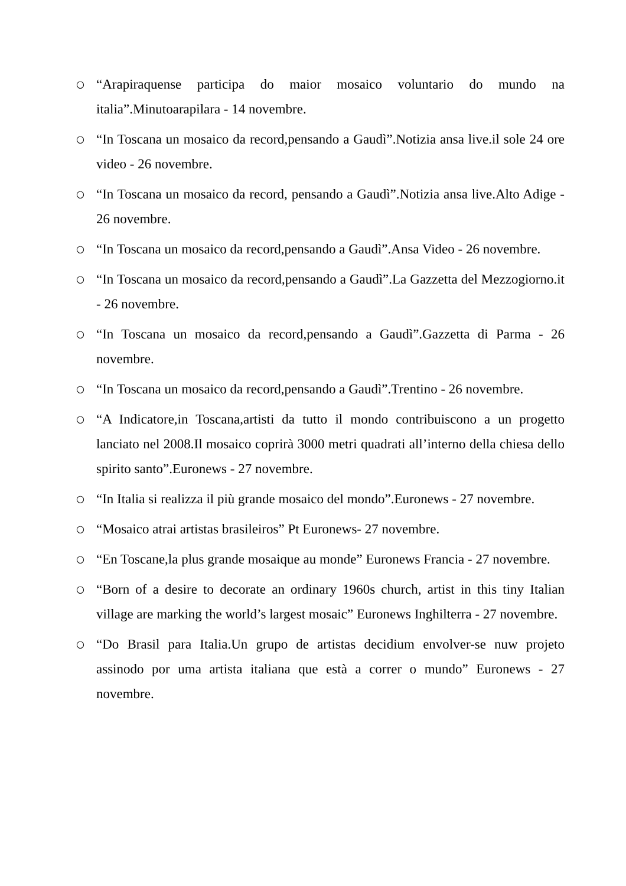○ “Arapiraquense participa do maior mosaico voluntario do mundo na italia”.Minutoarapilara - 14 novembre.
○ “In Toscana un mosaico da record,pensando a Gaudì”.Notizia ansa live.il sole 24 ore video - 26 novembre.
○ “In Toscana un mosaico da record, pensando a Gaudì”.Notizia ansa live.Alto Adige - 26 novembre.
○ “In Toscana un mosaico da record,pensando a Gaudì”.Ansa Video - 26 novembre.
○ “In Toscana un mosaico da record,pensando a Gaudì”.La Gazzetta del Mezzogiorno.it - 26 novembre.
○ “In Toscana un mosaico da record,pensando a Gaudì”.Gazzetta di Parma - 26 novembre.
○ “In Toscana un mosaico da record,pensando a Gaudì”.Trentino - 26 novembre.
○ “A Indicatore,in Toscana,artisti da tutto il mondo contribuiscono a un progetto lanciato nel 2008.Il mosaico coprirà 3000 metri quadrati all’interno della chiesa dello spirito santo”.Euronews - 27 novembre.
○ “In Italia si realizza il più grande mosaico del mondo”.Euronews - 27 novembre.
○ “Mosaico atrai artistas brasileiros” Pt Euronews- 27 novembre.
○ “En Toscane,la plus grande mosaique au monde” Euronews Francia - 27 novembre.
○ “Born of a desire to decorate an ordinary 1960s church, artist in this tiny Italian village are marking the world’s largest mosaic” Euronews Inghilterra - 27 novembre.
○ “Do Brasil para Italia.Un grupo de artistas decidium envolver-se nuw projeto assinodo por uma artista italiana que està a correr o mundo” Euronews - 27 novembre.